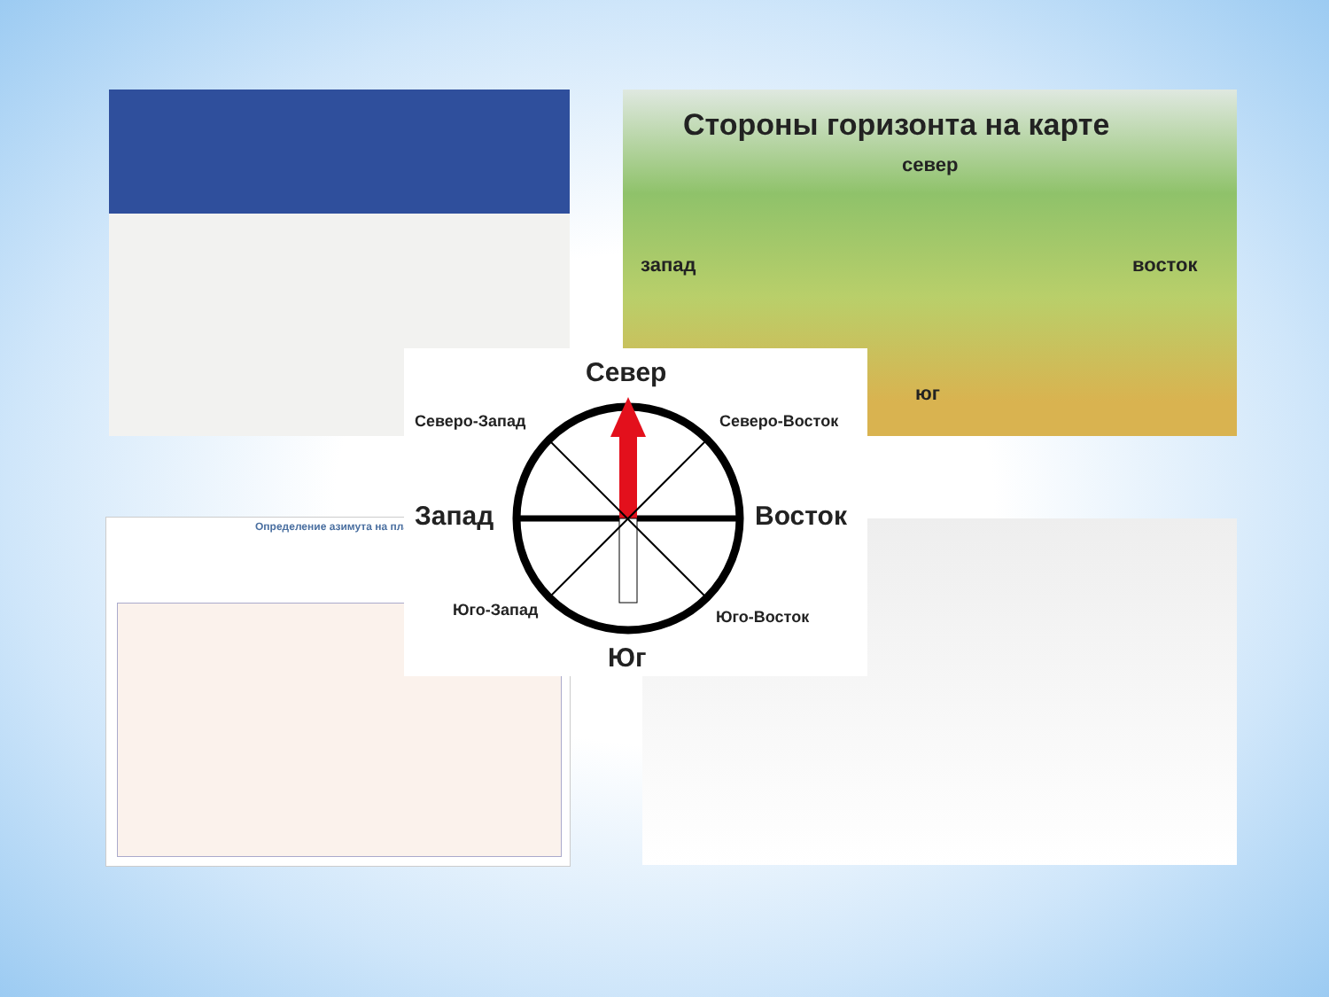Стороны горизонта на карте
север
запад восток
юг
Определение азимута на плане
Север
Северо-Запад Северо-Восток
Запад Восток
Юго-Запад Юго-Восток
Юг